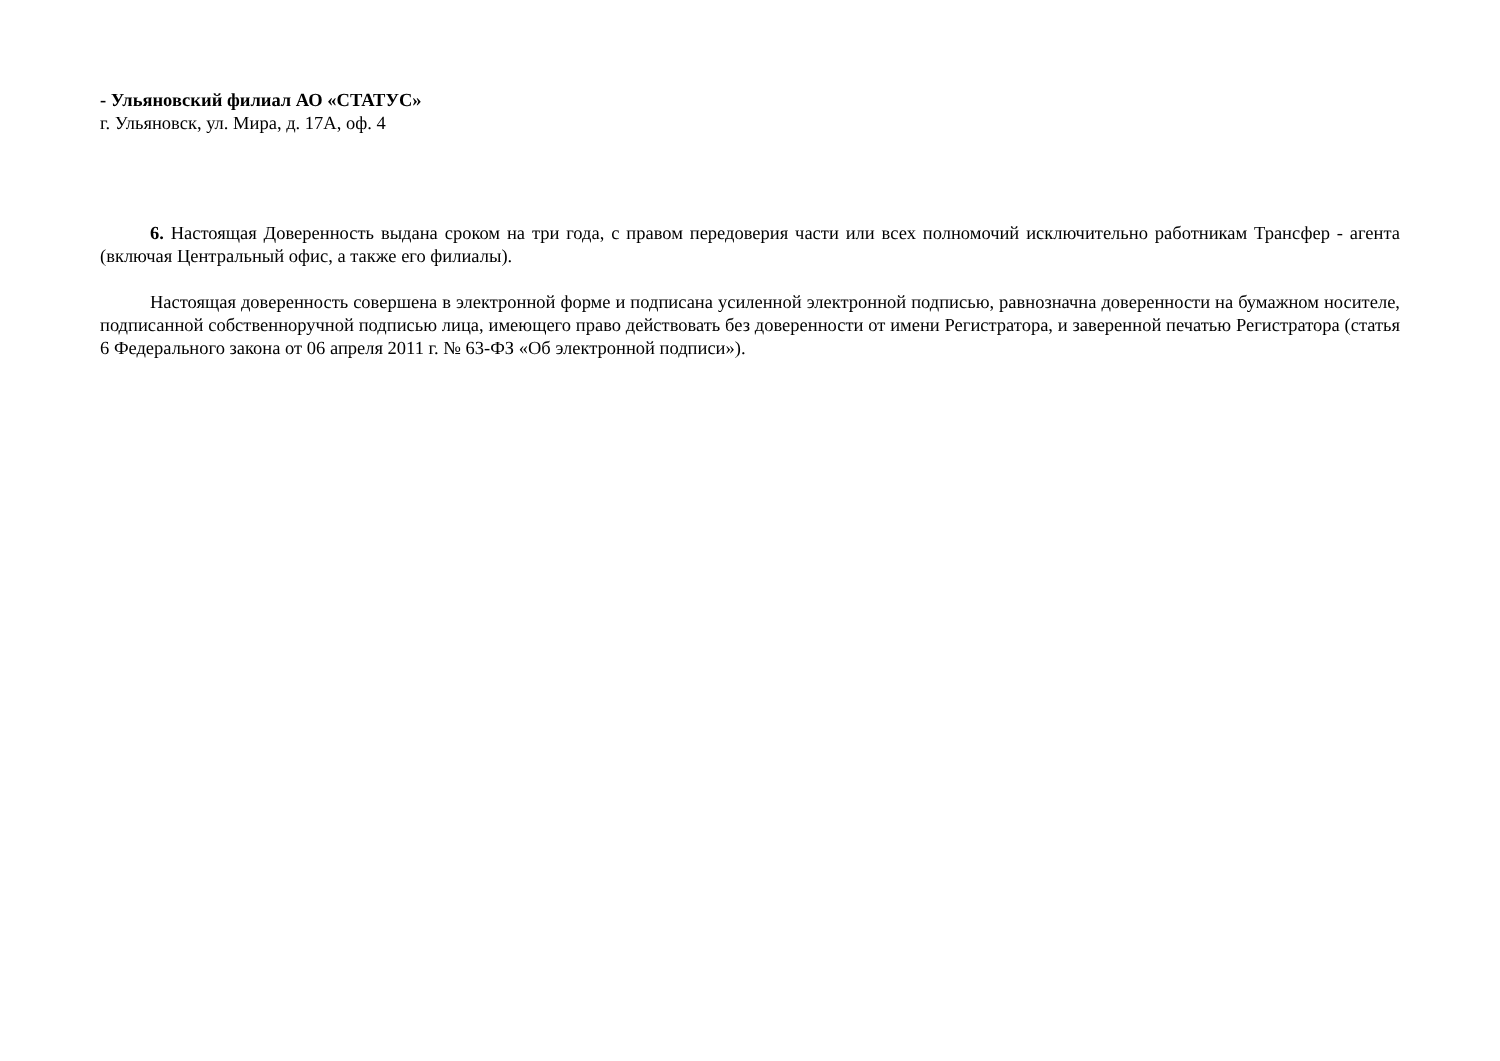- Ульяновский филиал АО «СТАТУС»
г. Ульяновск, ул. Мира, д. 17А, оф. 4
6. Настоящая Доверенность выдана сроком на три года, с правом передоверия части или всех полномочий исключительно работникам Трансфер - агента (включая Центральный офис, а также его филиалы).
Настоящая доверенность совершена в электронной форме и подписана усиленной электронной подписью, равнозначна доверенности на бумажном носителе, подписанной собственноручной подписью лица, имеющего право действовать без доверенности от имени Регистратора, и заверенной печатью Регистратора (статья 6 Федерального закона от 06 апреля 2011 г. № 63-ФЗ «Об электронной подписи»).